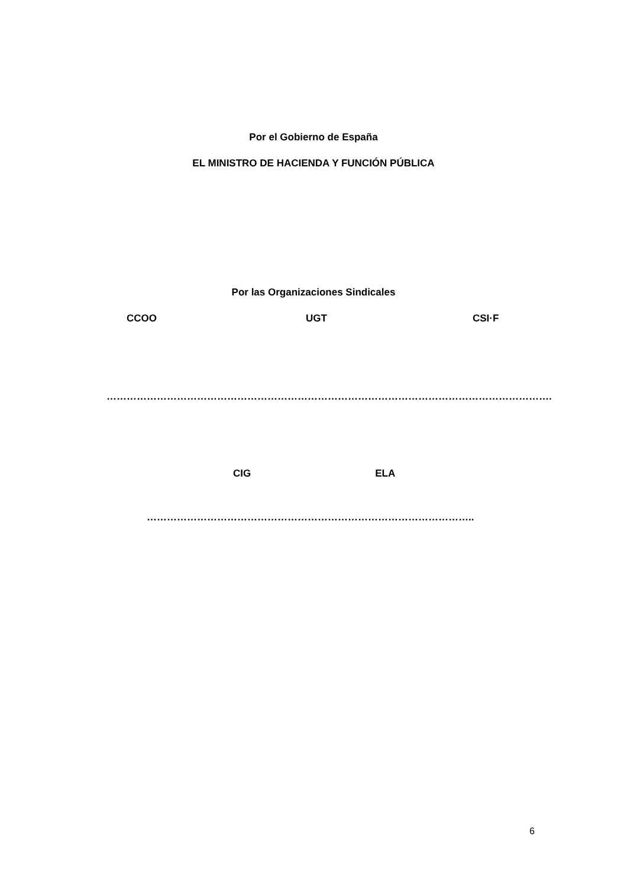Por el Gobierno de España
EL MINISTRO DE HACIENDA Y FUNCIÓN PÚBLICA
Por las Organizaciones Sindicales
CCOO UGT CSI·F
…………………………………………………………………………………………………………………….
CIG ELA
……………………………………………………………………………………..
6